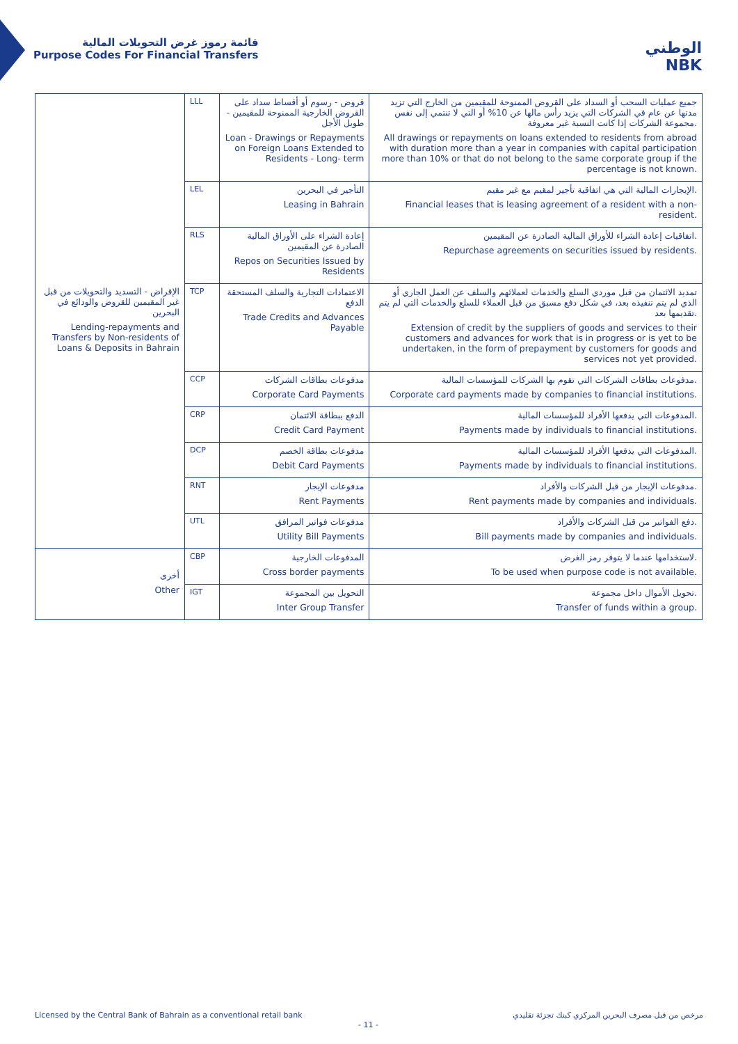قائمة رموز غرض التحويلات المالية
Purpose Codes For Financial Transfers
الوطني
NBK
| الإقراض - التسديد والتحويلات من قبل غير المقيمين للقروض والودائع في البحرين Lending-repayments and Transfers by Non-residents of Loans & Deposits in Bahrain | LLL | قروض - رسوم أو أقساط سداد على القروض الخارجية الممنوحة للمقيمين - طويل الأجل Loan - Drawings or Repayments on Foreign Loans Extended to Residents - Long- term | جميع عمليات السحب أو السداد على القروض الممنوحة للمقيمين من الخارج التي تزيد مدتها عن عام في الشركات التي يزيد رأس مالها عن 10% أو التي لا تنتمي إلى نفس مجموعة الشركات إذا كانت النسبة غير معروفة. All drawings or repayments on loans extended to residents from abroad with duration more than a year in companies with capital participation more than 10% or that do not belong to the same corporate group if the percentage is not known. |
| | LEL | التأجير في البحرين Leasing in Bahrain | الإيجارات المالية التي هي اتفاقية تأجير لمقيم مع غير مقيم. Financial leases that is leasing agreement of a resident with a non-resident. |
| | RLS | إعادة الشراء على الأوراق المالية الصادرة عن المقيمين Repos on Securities Issued by Residents | اتفاقيات إعادة الشراء للأوراق المالية الصادرة عن المقيمين. Repurchase agreements on securities issued by residents. |
| | TCP | الاعتمادات التجارية والسلف المستحقة الدفع Trade Credits and Advances Payable | تمديد الائتمان من قبل موردي السلع والخدمات لعملائهم والسلف عن العمل الجاري أو الذي لم يتم تنفيذه بعد، في شكل دفع مسبق من قبل العملاء للسلع والخدمات التي لم يتم تقديمها بعد. Extension of credit by the suppliers of goods and services to their customers and advances for work that is in progress or is yet to be undertaken, in the form of prepayment by customers for goods and services not yet provided. |
| | CCP | مدفوعات بطاقات الشركات Corporate Card Payments | مدفوعات بطاقات الشركات التي تقوم بها الشركات للمؤسسات المالية. Corporate card payments made by companies to financial institutions. |
| | CRP | الدفع ببطاقة الائتمان Credit Card Payment | المدفوعات التي يدفعها الأفراد للمؤسسات المالية. Payments made by individuals to financial institutions. |
| | DCP | مدفوعات بطاقة الخصم Debit Card Payments | المدفوعات التي يدفعها الأفراد للمؤسسات المالية. Payments made by individuals to financial institutions. |
| | RNT | مدفوعات الإيجار Rent Payments | مدفوعات الإيجار من قبل الشركات والأفراد. Rent payments made by companies and individuals. |
| | UTL | مدفوعات فواتير المرافق Utility Bill Payments | دفع الفواتير من قبل الشركات والأفراد. Bill payments made by companies and individuals. |
| أخرى Other | CBP | المدفوعات الخارجية Cross border payments | لاستخدامها عندما لا يتوفر رمز الغرض. To be used when purpose code is not available. |
| | IGT | التحويل بين المجموعة Inter Group Transfer | تحويل الأموال داخل مجموعة. Transfer of funds within a group. |
Licensed by the Central Bank of Bahrain as a conventional retail bank مرخص من قبل مصرف البحرين المركزي كبنك تجزئة تقليدي
- 11 -